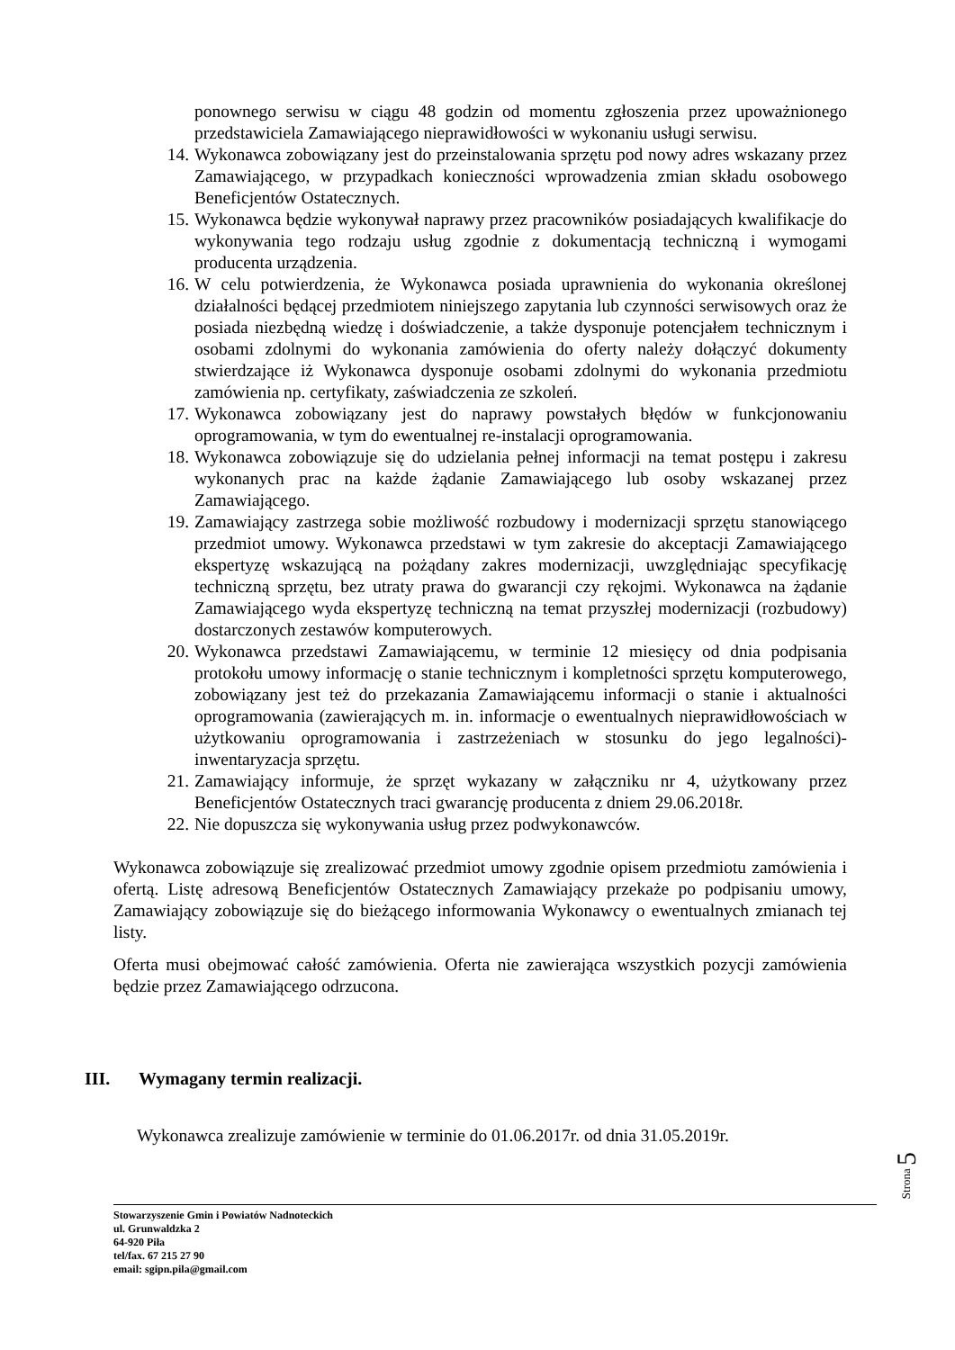ponownego serwisu w ciągu 48 godzin od momentu zgłoszenia przez upoważnionego przedstawiciela Zamawiającego nieprawidłowości w wykonaniu usługi serwisu.
14. Wykonawca zobowiązany jest do przeinstalowania sprzętu pod nowy adres wskazany przez Zamawiającego, w przypadkach konieczności wprowadzenia zmian składu osobowego Beneficjentów Ostatecznych.
15. Wykonawca będzie wykonywał naprawy przez pracowników posiadających kwalifikacje do wykonywania tego rodzaju usług zgodnie z dokumentacją techniczną i wymogami producenta urządzenia.
16. W celu potwierdzenia, że Wykonawca posiada uprawnienia do wykonania określonej działalności będącej przedmiotem niniejszego zapytania lub czynności serwisowych oraz że posiada niezbędną wiedzę i doświadczenie, a także dysponuje potencjałem technicznym i osobami zdolnymi do wykonania zamówienia do oferty należy dołączyć dokumenty stwierdzające iż Wykonawca dysponuje osobami zdolnymi do wykonania przedmiotu zamówienia np. certyfikaty, zaświadczenia ze szkoleń.
17. Wykonawca zobowiązany jest do naprawy powstałych błędów w funkcjonowaniu oprogramowania, w tym do ewentualnej re-instalacji oprogramowania.
18. Wykonawca zobowiązuje się do udzielania pełnej informacji na temat postępu i zakresu wykonanych prac na każde żądanie Zamawiającego lub osoby wskazanej przez Zamawiającego.
19. Zamawiający zastrzega sobie możliwość rozbudowy i modernizacji sprzętu stanowiącego przedmiot umowy. Wykonawca przedstawi w tym zakresie do akceptacji Zamawiającego ekspertyzę wskazującą na pożądany zakres modernizacji, uwzględniając specyfikację techniczną sprzętu, bez utraty prawa do gwarancji czy rękojmi. Wykonawca na żądanie Zamawiającego wyda ekspertyzę techniczną na temat przyszłej modernizacji (rozbudowy) dostarczonych zestawów komputerowych.
20. Wykonawca przedstawi Zamawiającemu, w terminie 12 miesięcy od dnia podpisania protokołu umowy informację o stanie technicznym i kompletności sprzętu komputerowego, zobowiązany jest też do przekazania Zamawiającemu informacji o stanie i aktualności oprogramowania (zawierających m. in. informacje o ewentualnych nieprawidłowościach w użytkowaniu oprogramowania i zastrzeżeniach w stosunku do jego legalności)- inwentaryzacja sprzętu.
21. Zamawiający informuje, że sprzęt wykazany w załączniku nr 4, użytkowany przez Beneficjentów Ostatecznych traci gwarancję producenta z dniem 29.06.2018r.
22. Nie dopuszcza się wykonywania usług przez podwykonawców.
Wykonawca zobowiązuje się zrealizować przedmiot umowy zgodnie opisem przedmiotu zamówienia i ofertą. Listę adresową Beneficjentów Ostatecznych Zamawiający przekaże po podpisaniu umowy, Zamawiający zobowiązuje się do bieżącego informowania Wykonawcy o ewentualnych zmianach tej listy.
Oferta musi obejmować całość zamówienia. Oferta nie zawierająca wszystkich pozycji zamówienia będzie przez Zamawiającego odrzucona.
III. Wymagany termin realizacji.
Wykonawca zrealizuje zamówienie w terminie do 01.06.2017r. od dnia 31.05.2019r.
Strona 5
Stowarzyszenie Gmin i Powiatów Nadnoteckich
ul. Grunwaldzka 2
64-920 Piła
tel/fax. 67 215 27 90
email: sgipn.pila@gmail.com